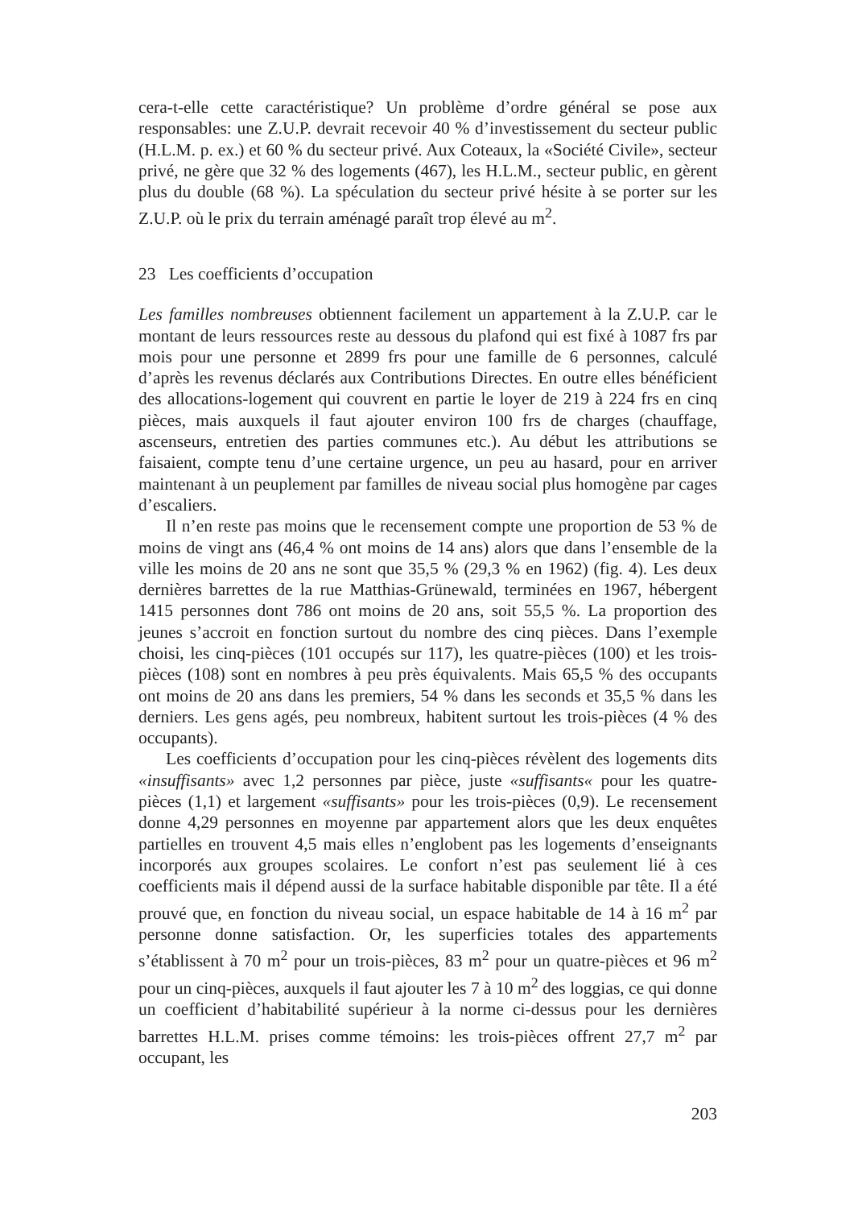cera-t-elle cette caractéristique? Un problème d’ordre général se pose aux responsables: une Z.U.P. devrait recevoir 40 % d’investissement du secteur public (H.L.M. p. ex.) et 60 % du secteur privé. Aux Coteaux, la «Société Civile», secteur privé, ne gère que 32 % des logements (467), les H.L.M., secteur public, en gèrent plus du double (68 %). La spéculation du secteur privé hésite à se porter sur les Z.U.P. où le prix du terrain aménagé paraît trop élevé au m<sup>2</sup>.
23 Les coefficients d’occupation
Les familles nombreuses obtiennent facilement un appartement à la Z.U.P. car le montant de leurs ressources reste au dessous du plafond qui est fixé à 1087 frs par mois pour une personne et 2899 frs pour une famille de 6 personnes, calculé d’après les revenus déclarés aux Contributions Directes. En outre elles bénéficient des allocations-logement qui couvrent en partie le loyer de 219 à 224 frs en cinq pièces, mais auxquels il faut ajouter environ 100 frs de charges (chauffage, ascenseurs, entretien des parties communes etc.). Au début les attributions se faisaient, compte tenu d’une certaine urgence, un peu au hasard, pour en arriver maintenant à un peuplement par familles de niveau social plus homogène par cages d’escaliers.
Il n’en reste pas moins que le recensement compte une proportion de 53 % de moins de vingt ans (46,4 % ont moins de 14 ans) alors que dans l’ensemble de la ville les moins de 20 ans ne sont que 35,5 % (29,3 % en 1962) (fig. 4). Les deux dernières barrettes de la rue Matthias-Grünewald, terminées en 1967, hébergent 1415 personnes dont 786 ont moins de 20 ans, soit 55,5 %. La proportion des jeunes s’accroit en fonction surtout du nombre des cinq pièces. Dans l’exemple choisi, les cinq-pièces (101 occupés sur 117), les quatre-pièces (100) et les trois-pièces (108) sont en nombres à peu près équivalents. Mais 65,5 % des occupants ont moins de 20 ans dans les premiers, 54 % dans les seconds et 35,5 % dans les derniers. Les gens agés, peu nombreux, habitent surtout les trois-pièces (4 % des occupants).
Les coefficients d’occupation pour les cinq-pièces révèlent des logements dits «insuffisants» avec 1,2 personnes par pièce, juste «suffisants« pour les quatre-pièces (1,1) et largement «suffisants» pour les trois-pièces (0,9). Le recensement donne 4,29 personnes en moyenne par appartement alors que les deux enquêtes partielles en trouvent 4,5 mais elles n’englobent pas les logements d’enseignants incorporés aux groupes scolaires. Le confort n’est pas seulement lié à ces coefficients mais il dépend aussi de la surface habitable disponible par tête. Il a été prouvé que, en fonction du niveau social, un espace habitable de 14 à 16 m<sup>2</sup> par personne donne satisfaction. Or, les superficies totales des appartements s’établissent à 70 m<sup>2</sup> pour un trois-pièces, 83 m<sup>2</sup> pour un quatre-pièces et 96 m<sup>2</sup> pour un cinq-pièces, auxquels il faut ajouter les 7 à 10 m<sup>2</sup> des loggias, ce qui donne un coefficient d’habitabilité supérieur à la norme ci-dessus pour les dernières barrettes H.L.M. prises comme témoins: les trois-pièces offrent 27,7 m<sup>2</sup> par occupant, les
203